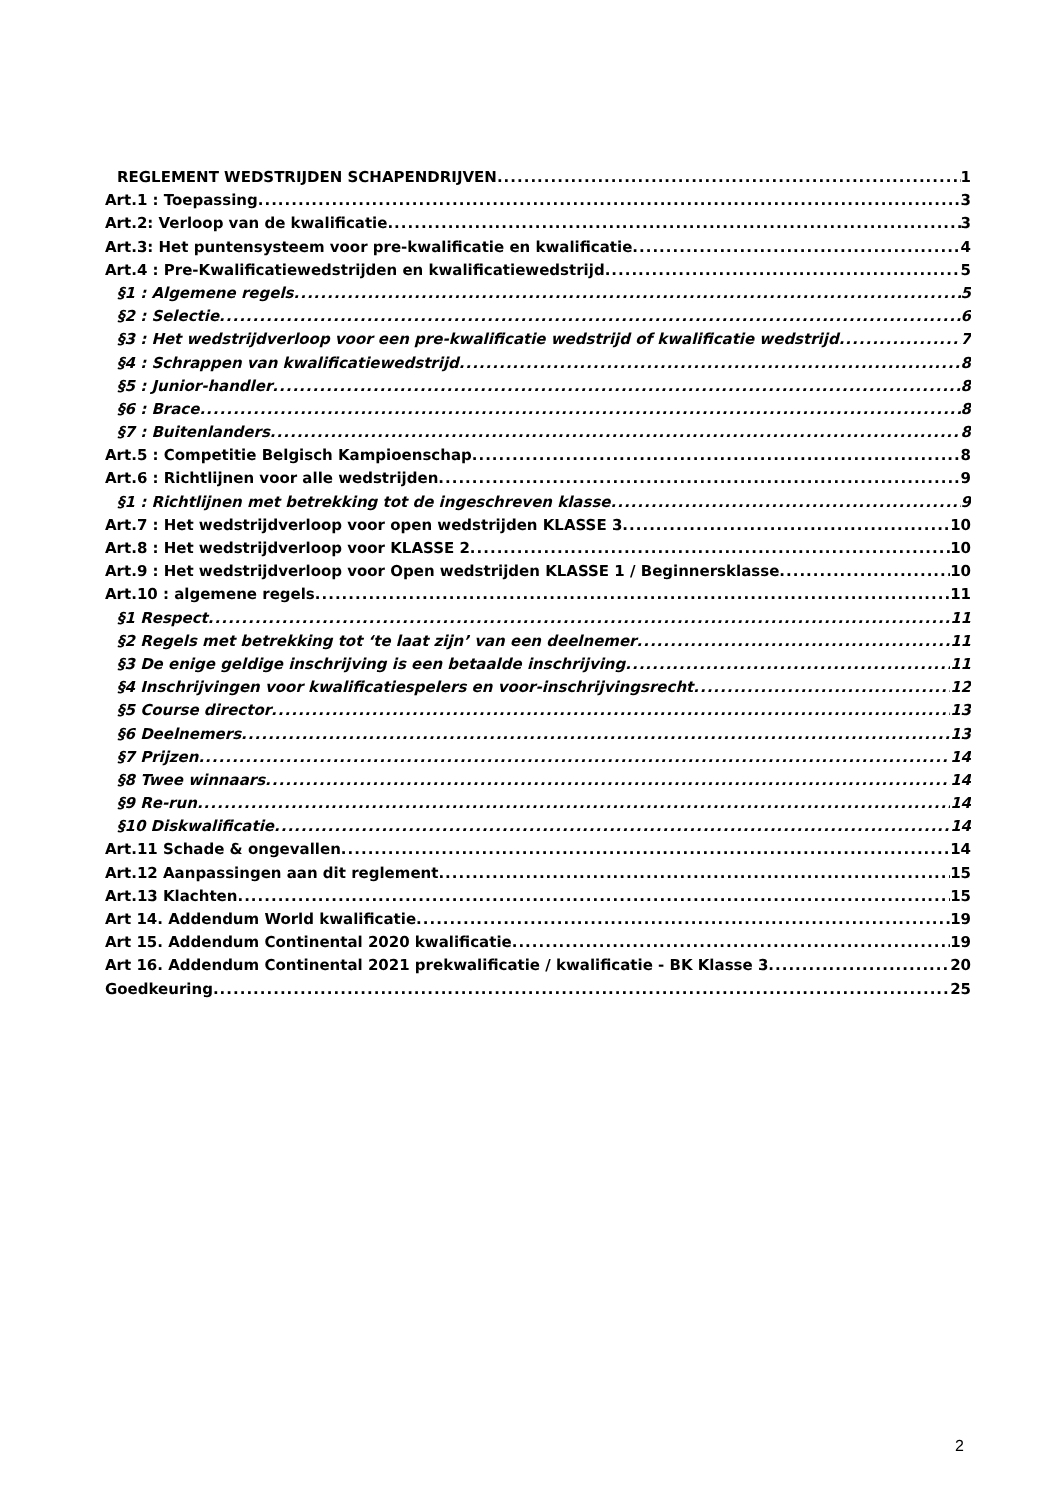REGLEMENT WEDSTRIJDEN SCHAPENDRIJVEN 1
Art.1 : Toepassing 3
Art.2: Verloop van de kwalificatie 3
Art.3: Het puntensysteem voor pre-kwalificatie en kwalificatie 4
Art.4 : Pre-Kwalificatiewedstrijden en kwalificatiewedstrijd 5
§1 : Algemene regels 5
§2 : Selectie 6
§3 : Het wedstrijdverloop voor een pre-kwalificatie wedstrijd of kwalificatie wedstrijd 7
§4 : Schrappen van kwalificatiewedstrijd 8
§5 : Junior-handler 8
§6 : Brace 8
§7 : Buitenlanders 8
Art.5 : Competitie Belgisch Kampioenschap 8
Art.6 : Richtlijnen voor alle wedstrijden 9
§1 : Richtlijnen met betrekking tot de ingeschreven klasse 9
Art.7 : Het wedstrijdverloop voor open wedstrijden KLASSE 3 10
Art.8 : Het wedstrijdverloop voor KLASSE 2 10
Art.9 : Het wedstrijdverloop voor Open wedstrijden KLASSE 1 / Beginnersklasse 10
Art.10 : algemene regels 11
§1 Respect 11
§2 Regels met betrekking tot ‘te laat zijn’ van een deelnemer 11
§3 De enige geldige inschrijving is een betaalde inschrijving 11
§4 Inschrijvingen voor kwalificatiespelers en voor-inschrijvingsrecht 12
§5 Course director 13
§6 Deelnemers 13
§7 Prijzen 14
§8 Twee winnaars 14
§9 Re-run 14
§10 Diskwalificatie 14
Art.11 Schade & ongevallen 14
Art.12 Aanpassingen aan dit reglement 15
Art.13 Klachten 15
Art 14. Addendum World kwalificatie 19
Art 15. Addendum Continental 2020 kwalificatie 19
Art 16. Addendum Continental 2021 prekwalificatie / kwalificatie - BK Klasse 3 20
Goedkeuring 25
2